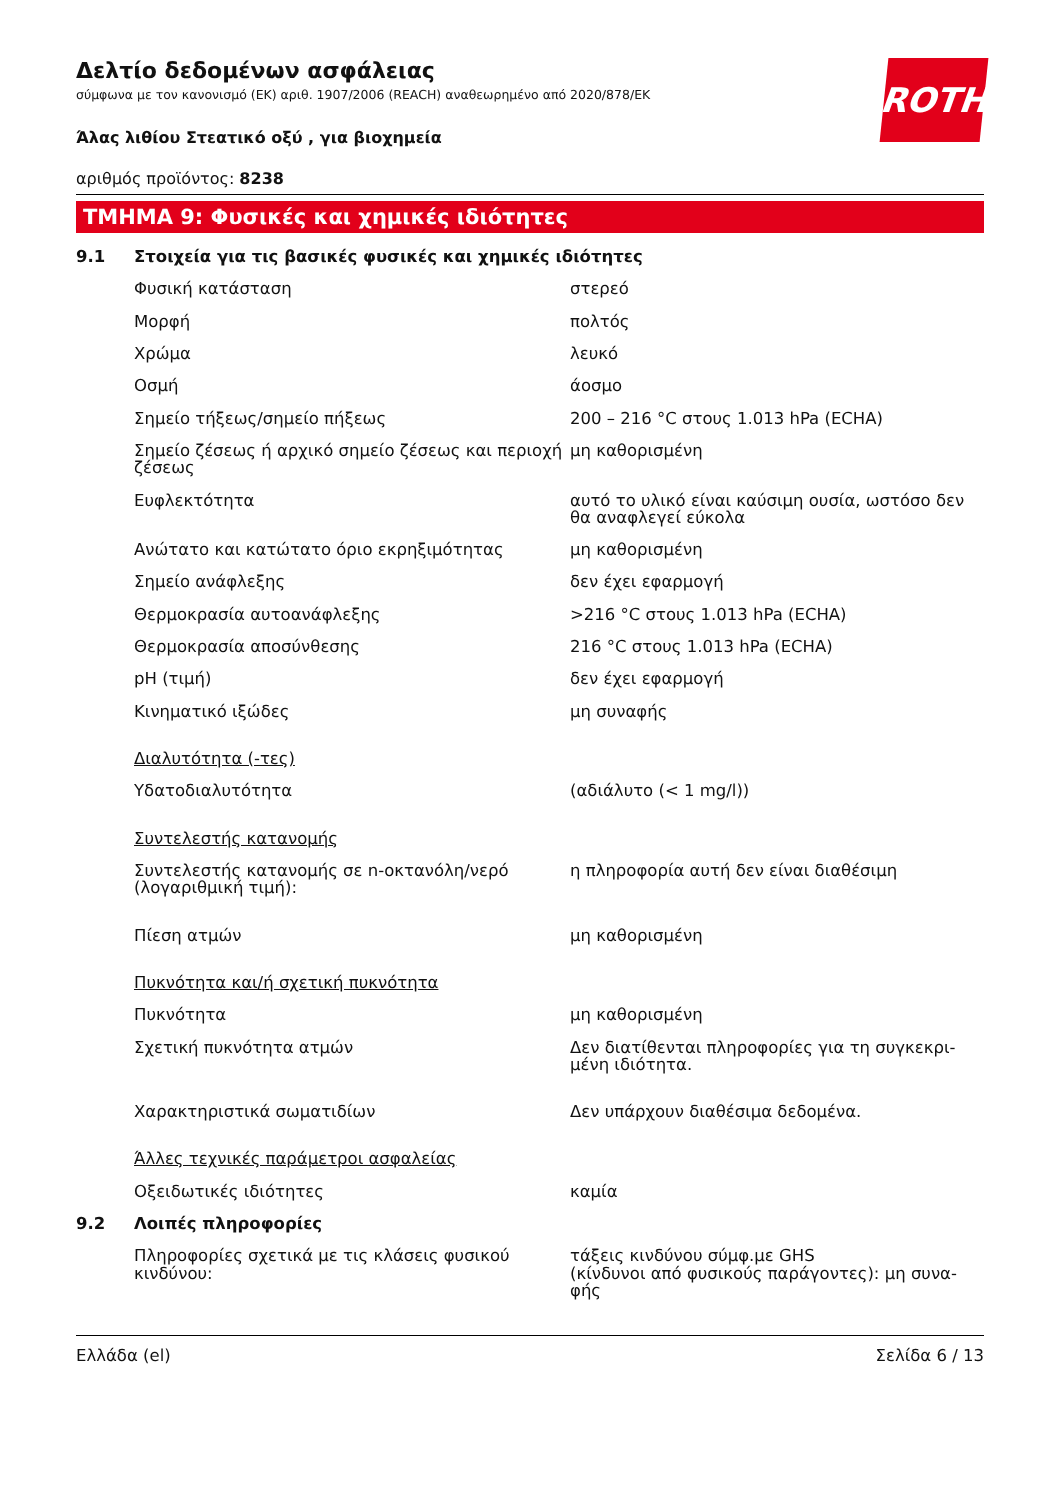Δελτίο δεδομένων ασφάλειας
σύμφωνα με τον κανονισμό (ΕΚ) αριθ. 1907/2006 (REACH) αναθεωρημένο από 2020/878/ΕΚ
ROTH
Άλας λιθίου Στεατικό οξύ , για βιοχημεία
αριθμός προϊόντος: 8238
ΤΜΗΜΑ 9: Φυσικές και χημικές ιδιότητες
| 9.1 | Στοιχεία για τις βασικές φυσικές και χημικές ιδιότητες | |
| | Φυσική κατάσταση | στερεό |
| | Μορφή | πολτός |
| | Χρώμα | λευκό |
| | Οσμή | άοσμο |
| | Σημείο τήξεως/σημείο πήξεως | 200 – 216 °C στους 1.013 hPa (ECHA) |
| | Σημείο ζέσεως ή αρχικό σημείο ζέσεως και περιοχή ζέσεως | μη καθορισμένη |
| | Ευφλεκτότητα | αυτό το υλικό είναι καύσιμη ουσία, ωστόσο δεν θα αναφλεγεί εύκολα |
| | Ανώτατο και κατώτατο όριο εκρηξιμότητας | μη καθορισμένη |
| | Σημείο ανάφλεξης | δεν έχει εφαρμογή |
| | Θερμοκρασία αυτοανάφλεξης | >216 °C στους 1.013 hPa (ECHA) |
| | Θερμοκρασία αποσύνθεσης | 216 °C στους 1.013 hPa (ECHA) |
| | pH (τιμή) | δεν έχει εφαρμογή |
| | Κινηματικό ιξώδες | μη συναφής |
| | Διαλυτότητα (-τες) | |
| | Υδατοδιαλυτότητα | (αδιάλυτο (< 1 mg/l)) |
| | Συντελεστής κατανομής | |
| | Συντελεστής κατανομής σε n-οκτανόλη/νερό (λογαριθμική τιμή): | η πληροφορία αυτή δεν είναι διαθέσιμη |
| | Πίεση ατμών | μη καθορισμένη |
| | Πυκνότητα και/ή σχετική πυκνότητα | |
| | Πυκνότητα | μη καθορισμένη |
| | Σχετική πυκνότητα ατμών | Δεν διατίθενται πληροφορίες για τη συγκεκρι-μένη ιδιότητα. |
| | Χαρακτηριστικά σωματιδίων | Δεν υπάρχουν διαθέσιμα δεδομένα. |
| | Άλλες τεχνικές παράμετροι ασφαλείας | |
| | Οξειδωτικές ιδιότητες | καμία |
| 9.2 | Λοιπές πληροφορίες | |
| | Πληροφορίες σχετικά με τις κλάσεις φυσικού κινδύνου: | τάξεις κινδύνου σύμφ.με GHS (κίνδυνοι από φυσικούς παράγοντες): μη συνα-φής |
Ελλάδα (el) Σελίδα 6 / 13